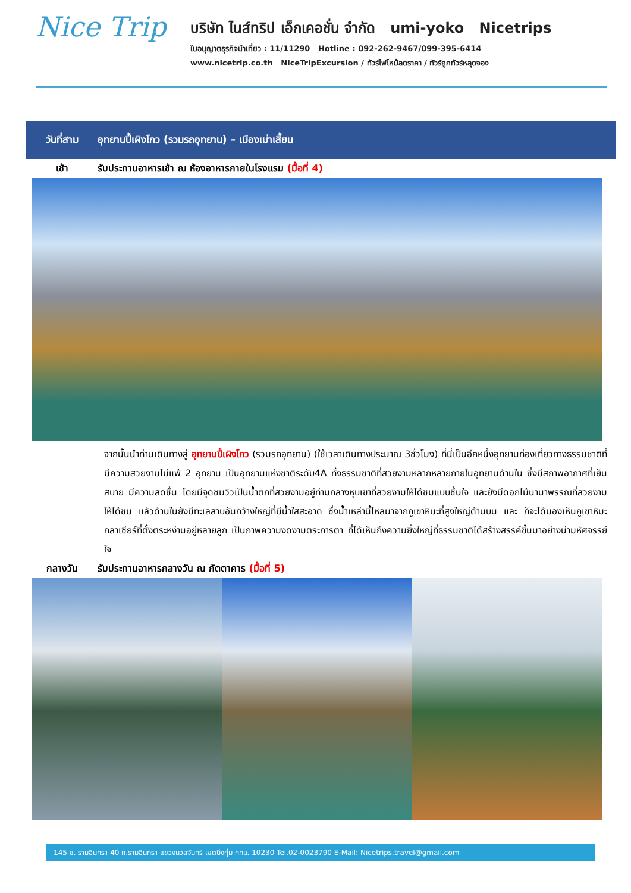Nice Trip
บริษัท ไนส์ทริป เอ็กเคอชั่น จำกัด umi-yoko Nicetrips
ใบอนุญาตธุรกิจนำเที่ยว : 11/11290 Hotline : 092-262-9467/099-395-6414
www.nicetrip.co.th NiceTripExcursion / ทัวร์ไฟไหม้ลดราคา / ทัวร์ถูกทัวร์หลุดจอง
วันที่สาม อุทยานปี้เผิงโกว (รวมรถอุทยาน) – เมืองเม่าเสี้ยน
เช้า รับประทานอาหารเช้า ณ ห้องอาหารภายในโรงแรม (มื้อที่ 4)
จากนั้นนำท่านเดินทางสู่ อุทยานปี้เผิงโกว (รวมรถอุทยาน) (ใช้เวลาเดินทางประมาณ 3ชั่วโมง) ที่นี่เป็นอีกหนึ่งอุทยานท่องเที่ยวทางธรรมชาติที่มีความสวยงามไม่แพ้ 2 อุทยาน เป็นอุทยานแห่งชาติระดับ4A ทั้งธรรมชาติที่สวยงามหลากหลายภายในอุทยานด้านใน ซึ่งมีสภาพอากาศที่เย็นสบาย มีความสดชื่น โดยมีจุดชมวิวเป็นน้ำตกที่สวยงามอยู่ท่ามกลางหุบเขาที่สวยงามให้ได้ชมแบบชื่นใจ และยังมีดอกไม้นานาพรรณที่สวยงามให้ได้ชม แล้วด้านในยังมีทะเลสาบอันกว้างใหญ่ที่มีน้ำใสสะอาด ซึ่งน้ำเหล่านี้ไหลมาจากภูเขาหิมะที่สูงใหญ่ด้านบน และ ก็จะได้มองเห็นภูเขาหิมะกลาเซียร์ที่ตั้งตระหง่านอยู่หลายลูก เป็นภาพความงดงามตระการตา ที่ได้เห็นถึงความยิ่งใหญ่ที่ธรรมชาติได้สร้างสรรค์ขึ้นมาอย่างน่ามหัศจรรย์ใจ
กลางวัน รับประทานอาหารกลางวัน ณ ภัตตาคาร (มื้อที่ 5)
145 ซ. รามอินทรา 40 ถ.รามอินทรา แขวงนวลจันทร์ เขตบึงกุ่ม กทม. 10230 Tel.02-0023790 E-Mail: Nicetrips.travel@gmail.com